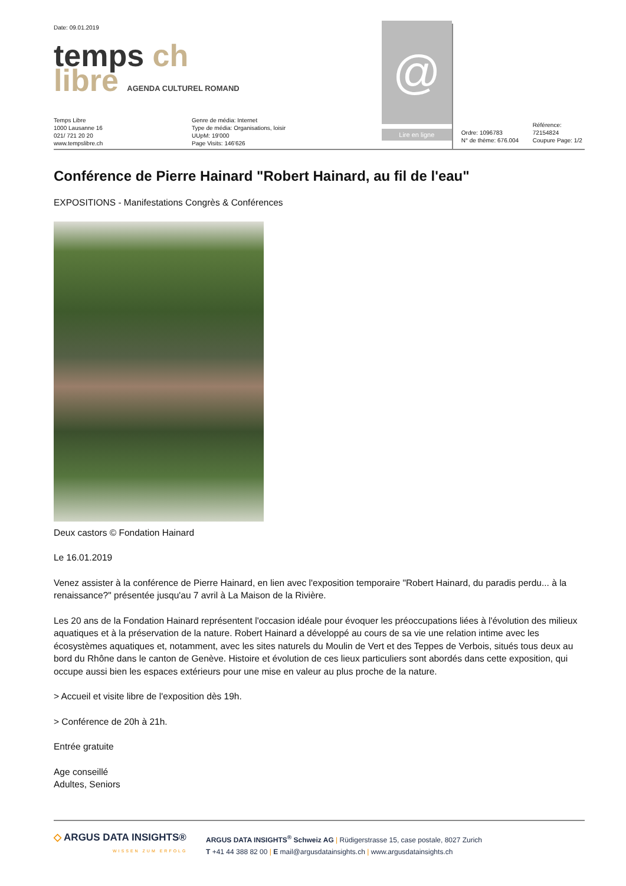Date: 09.01.2019
temps ch
libre AGENDA CULTUREL ROMAND
Temps Libre
1000 Lausanne 16
021/ 721 20 20
www.tempslibre.ch
Genre de média: Internet
Type de média: Organisations, loisir
UUpM: 19'000
Page Visits: 146'626
@
Lire en ligne
Ordre: 1096783
N° de thème: 676.004
Référence: 72154824
Coupure Page: 1/2
Conférence de Pierre Hainard "Robert Hainard, au fil de l'eau"
EXPOSITIONS - Manifestations Congrès & Conférences
Deux castors © Fondation Hainard
Le 16.01.2019
Venez assister à la conférence de Pierre Hainard, en lien avec l'exposition temporaire "Robert Hainard, du paradis perdu... à la renaissance?" présentée jusqu'au 7 avril à La Maison de la Rivière.
Les 20 ans de la Fondation Hainard représentent l'occasion idéale pour évoquer les préoccupations liées à l'évolution des milieux aquatiques et à la préservation de la nature. Robert Hainard a développé au cours de sa vie une relation intime avec les écosystèmes aquatiques et, notamment, avec les sites naturels du Moulin de Vert et des Teppes de Verbois, situés tous deux au bord du Rhône dans le canton de Genève. Histoire et évolution de ces lieux particuliers sont abordés dans cette exposition, qui occupe aussi bien les espaces extérieurs pour une mise en valeur au plus proche de la nature.
> Accueil et visite libre de l'exposition dès 19h.
> Conférence de 20h à 21h.
Entrée gratuite
Age conseillé
Adultes, Seniors
◇ ARGUS DATA INSIGHTS®
WISSEN ZUM ERFOLG
ARGUS DATA INSIGHTS<sup>®</sup> Schweiz AG | Rüdigerstrasse 15, case postale, 8027 Zurich
T +41 44 388 82 00 | E mail@argusdatainsights.ch | www.argusdatainsights.ch